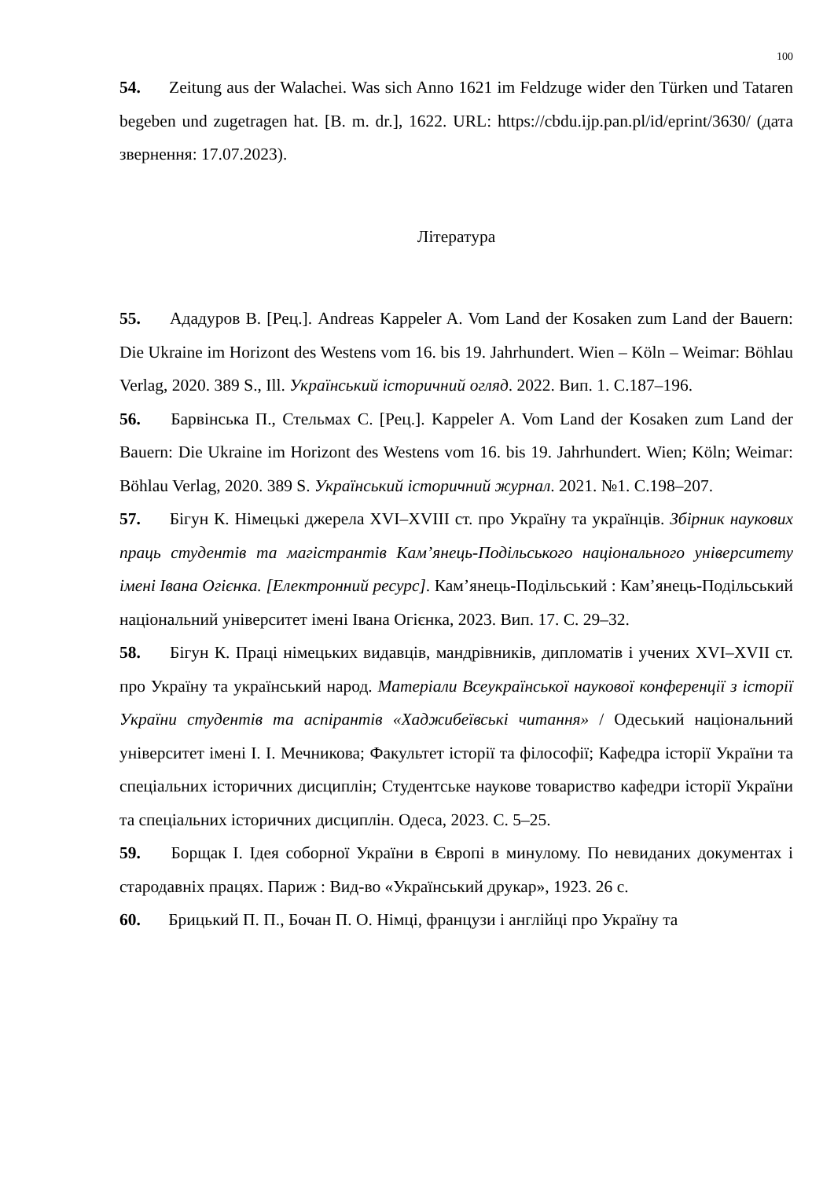100
54. Zeitung aus der Walachei. Was sich Anno 1621 im Feldzuge wider den Türken und Tataren begeben und zugetragen hat. [B. m. dr.], 1622. URL: https://cbdu.ijp.pan.pl/id/eprint/3630/ (дата звернення: 17.07.2023).
Література
55. Ададуров В. [Рец.]. Andreas Kappeler A. Vom Land der Kosaken zum Land der Bauern: Die Ukraine im Horizont des Westens vom 16. bis 19. Jahrhundert. Wien – Köln – Weimar: Böhlau Verlag, 2020. 389 S., Ill. Український історичний огляд. 2022. Вип. 1. С.187–196.
56. Барвінська П., Стельмах С. [Рец.]. Kappeler A. Vom Land der Kosaken zum Land der Bauern: Die Ukraine im Horizont des Westens vom 16. bis 19. Jahrhundert. Wien; Köln; Weimar: Böhlau Verlag, 2020. 389 S. Український історичний журнал. 2021. №1. С.198–207.
57. Бігун К. Німецькі джерела XVI–XVIII ст. про Україну та українців. Збірник наукових праць студентів та магістрантів Кам’янець-Подільського національного університету імені Івана Огієнка. [Електронний ресурс]. Кам’янець-Подільський : Кам’янець-Подільський національний університет імені Івана Огієнка, 2023. Вип. 17. С. 29–32.
58. Бігун К. Праці німецьких видавців, мандрівників, дипломатів і учених XVI–XVII ст. про Україну та український народ. Матеріали Всеукраїнської наукової конференції з історії України студентів та аспірантів «Хаджибеївські читання» / Одеський національний університет імені І. І. Мечникова; Факультет історії та філософії; Кафедра історії України та спеціальних історичних дисциплін; Студентське наукове товариство кафедри історії України та спеціальних історичних дисциплін. Одеса, 2023. С. 5–25.
59. Борщак І. Ідея соборної України в Європі в минулому. По невиданих документах і стародавніх працях. Париж : Вид-во «Український друкар», 1923. 26 с.
60. Брицький П. П., Бочан П. О. Німці, французи і англійці про Україну та